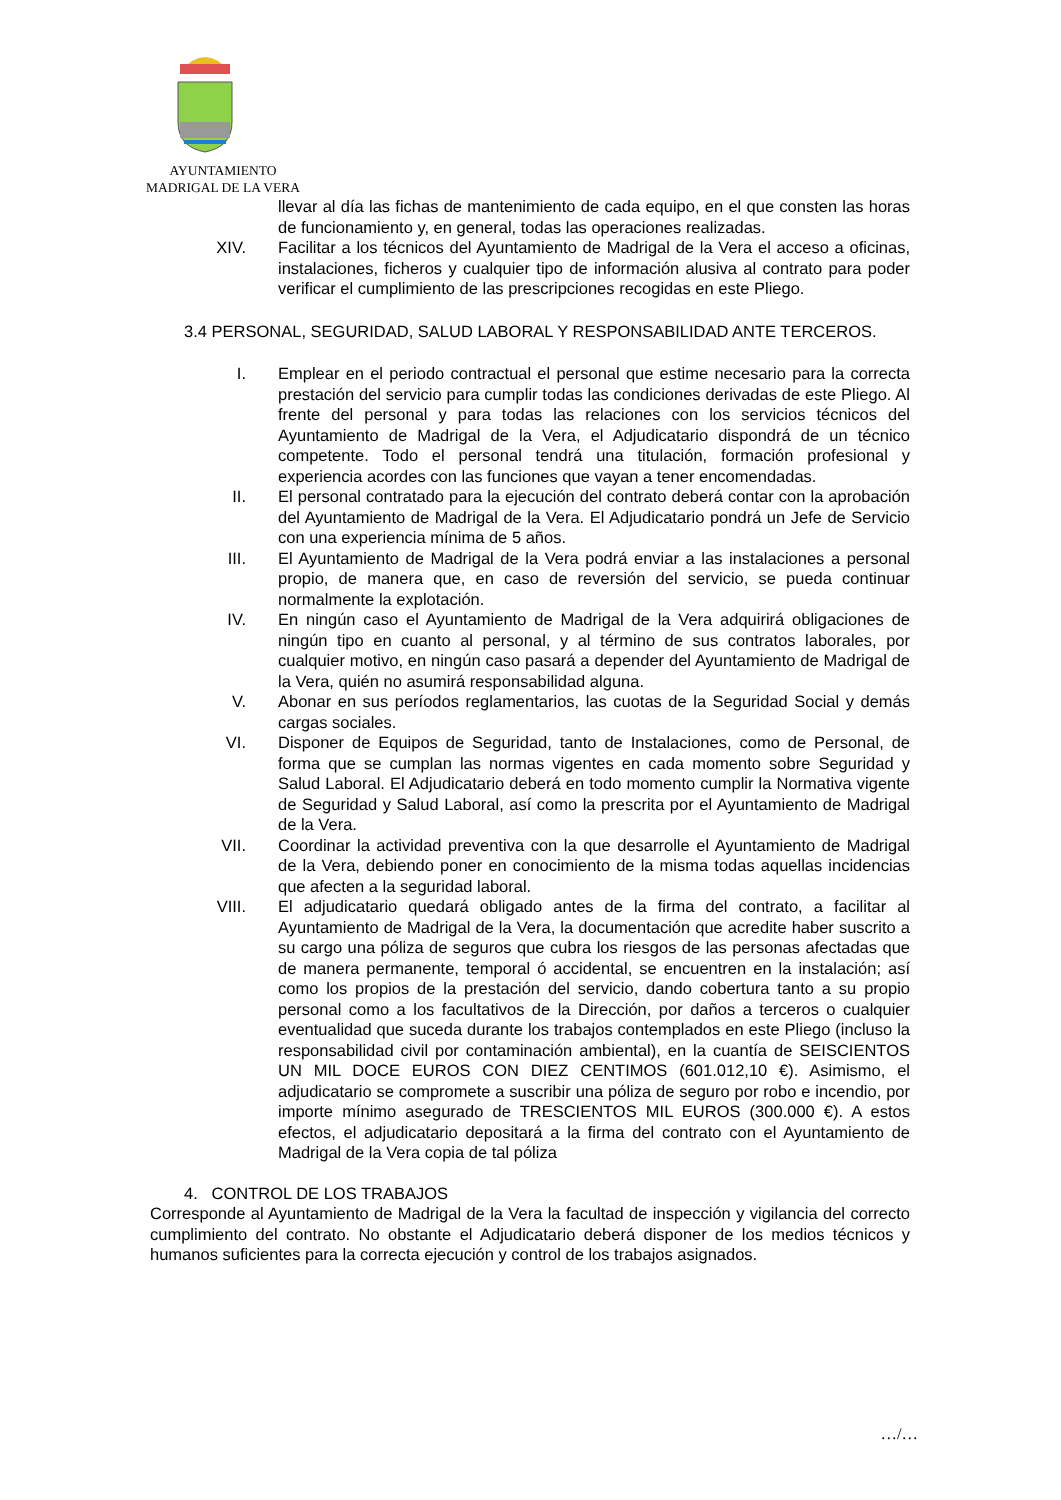AYUNTAMIENTO
MADRIGAL DE LA VERA
llevar al día las fichas de mantenimiento de cada equipo, en el que consten las horas de funcionamiento y, en general, todas las operaciones realizadas.
XIV. Facilitar a los técnicos del Ayuntamiento de Madrigal de la Vera el acceso a oficinas, instalaciones, ficheros y cualquier tipo de información alusiva al contrato para poder verificar el cumplimiento de las prescripciones recogidas en este Pliego.
3.4 PERSONAL, SEGURIDAD, SALUD LABORAL Y RESPONSABILIDAD ANTE TERCEROS.
I. Emplear en el periodo contractual el personal que estime necesario para la correcta prestación del servicio para cumplir todas las condiciones derivadas de este Pliego. Al frente del personal y para todas las relaciones con los servicios técnicos del Ayuntamiento de Madrigal de la Vera, el Adjudicatario dispondrá de un técnico competente. Todo el personal tendrá una titulación, formación profesional y experiencia acordes con las funciones que vayan a tener encomendadas.
II. El personal contratado para la ejecución del contrato deberá contar con la aprobación del Ayuntamiento de Madrigal de la Vera. El Adjudicatario pondrá un Jefe de Servicio con una experiencia mínima de 5 años.
III. El Ayuntamiento de Madrigal de la Vera podrá enviar a las instalaciones a personal propio, de manera que, en caso de reversión del servicio, se pueda continuar normalmente la explotación.
IV. En ningún caso el Ayuntamiento de Madrigal de la Vera adquirirá obligaciones de ningún tipo en cuanto al personal, y al término de sus contratos laborales, por cualquier motivo, en ningún caso pasará a depender del Ayuntamiento de Madrigal de la Vera, quién no asumirá responsabilidad alguna.
V. Abonar en sus períodos reglamentarios, las cuotas de la Seguridad Social y demás cargas sociales.
VI. Disponer de Equipos de Seguridad, tanto de Instalaciones, como de Personal, de forma que se cumplan las normas vigentes en cada momento sobre Seguridad y Salud Laboral. El Adjudicatario deberá en todo momento cumplir la Normativa vigente de Seguridad y Salud Laboral, así como la prescrita por el Ayuntamiento de Madrigal de la Vera.
VII. Coordinar la actividad preventiva con la que desarrolle el Ayuntamiento de Madrigal de la Vera, debiendo poner en conocimiento de la misma todas aquellas incidencias que afecten a la seguridad laboral.
VIII. El adjudicatario quedará obligado antes de la firma del contrato, a facilitar al Ayuntamiento de Madrigal de la Vera, la documentación que acredite haber suscrito a su cargo una póliza de seguros que cubra los riesgos de las personas afectadas que de manera permanente, temporal ó accidental, se encuentren en la instalación; así como los propios de la prestación del servicio, dando cobertura tanto a su propio personal como a los facultativos de la Dirección, por daños a terceros o cualquier eventualidad que suceda durante los trabajos contemplados en este Pliego (incluso la responsabilidad civil por contaminación ambiental), en la cuantía de SEISCIENTOS UN MIL DOCE EUROS CON DIEZ CENTIMOS (601.012,10 €). Asimismo, el adjudicatario se compromete a suscribir una póliza de seguro por robo e incendio, por importe mínimo asegurado de TRESCIENTOS MIL EUROS (300.000 €). A estos efectos, el adjudicatario depositará a la firma del contrato con el Ayuntamiento de Madrigal de la Vera copia de tal póliza
4. CONTROL DE LOS TRABAJOS
Corresponde al Ayuntamiento de Madrigal de la Vera la facultad de inspección y vigilancia del correcto cumplimiento del contrato. No obstante el Adjudicatario deberá disponer de los medios técnicos y humanos suficientes para la correcta ejecución y control de los trabajos asignados.
…/…